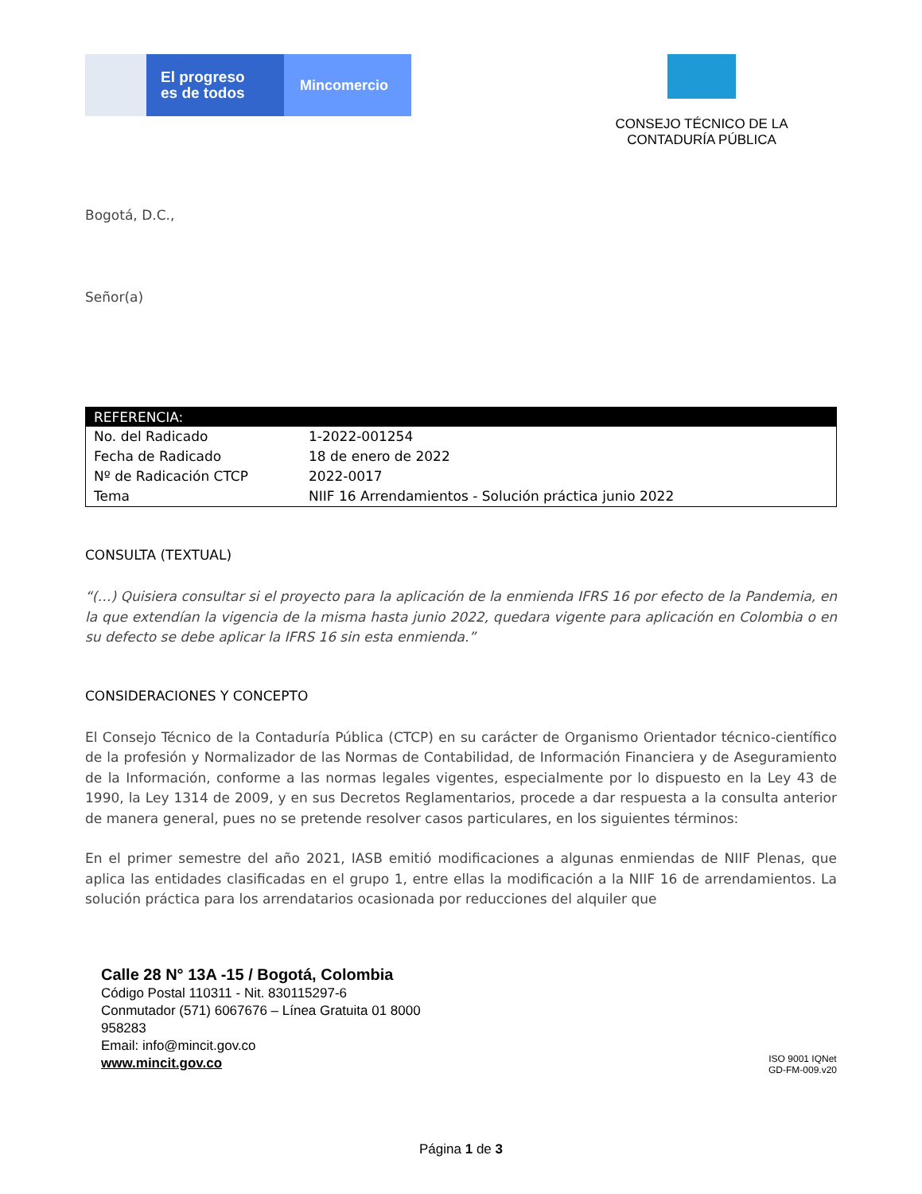El progreso
es de todos
Mincomercio
CONSEJO TÉCNICO DE LA
CONTADURÍA PÚBLICA
Bogotá, D.C.,
Señor(a)
| REFERENCIA: | |
| --- | --- |
| No. del Radicado | 1-2022-001254 |
| Fecha de Radicado | 18 de enero de 2022 |
| Nº de Radicación CTCP | 2022-0017 |
| Tema | NIIF 16 Arrendamientos - Solución práctica junio 2022 |
CONSULTA (TEXTUAL)
“(…) Quisiera consultar si el proyecto para la aplicación de la enmienda IFRS 16 por efecto de la Pandemia, en la que extendían la vigencia de la misma hasta junio 2022, quedara vigente para aplicación en Colombia o en su defecto se debe aplicar la IFRS 16 sin esta enmienda.”
CONSIDERACIONES Y CONCEPTO
El Consejo Técnico de la Contaduría Pública (CTCP) en su carácter de Organismo Orientador técnico-científico de la profesión y Normalizador de las Normas de Contabilidad, de Información Financiera y de Aseguramiento de la Información, conforme a las normas legales vigentes, especialmente por lo dispuesto en la Ley 43 de 1990, la Ley 1314 de 2009, y en sus Decretos Reglamentarios, procede a dar respuesta a la consulta anterior de manera general, pues no se pretende resolver casos particulares, en los siguientes términos:
En el primer semestre del año 2021, IASB emitió modificaciones a algunas enmiendas de NIIF Plenas, que aplica las entidades clasificadas en el grupo 1, entre ellas la modificación a la NIIF 16 de arrendamientos. La solución práctica para los arrendatarios ocasionada por reducciones del alquiler que
Calle 28 N° 13A -15 / Bogotá, Colombia
Código Postal 110311 - Nit. 830115297-6
Conmutador (571) 6067676 – Línea Gratuita 01 8000
958283
Email: info@mincit.gov.co
www.mincit.gov.co
ISO 9001 IQNet
GD-FM-009.v20
Página 1 de 3